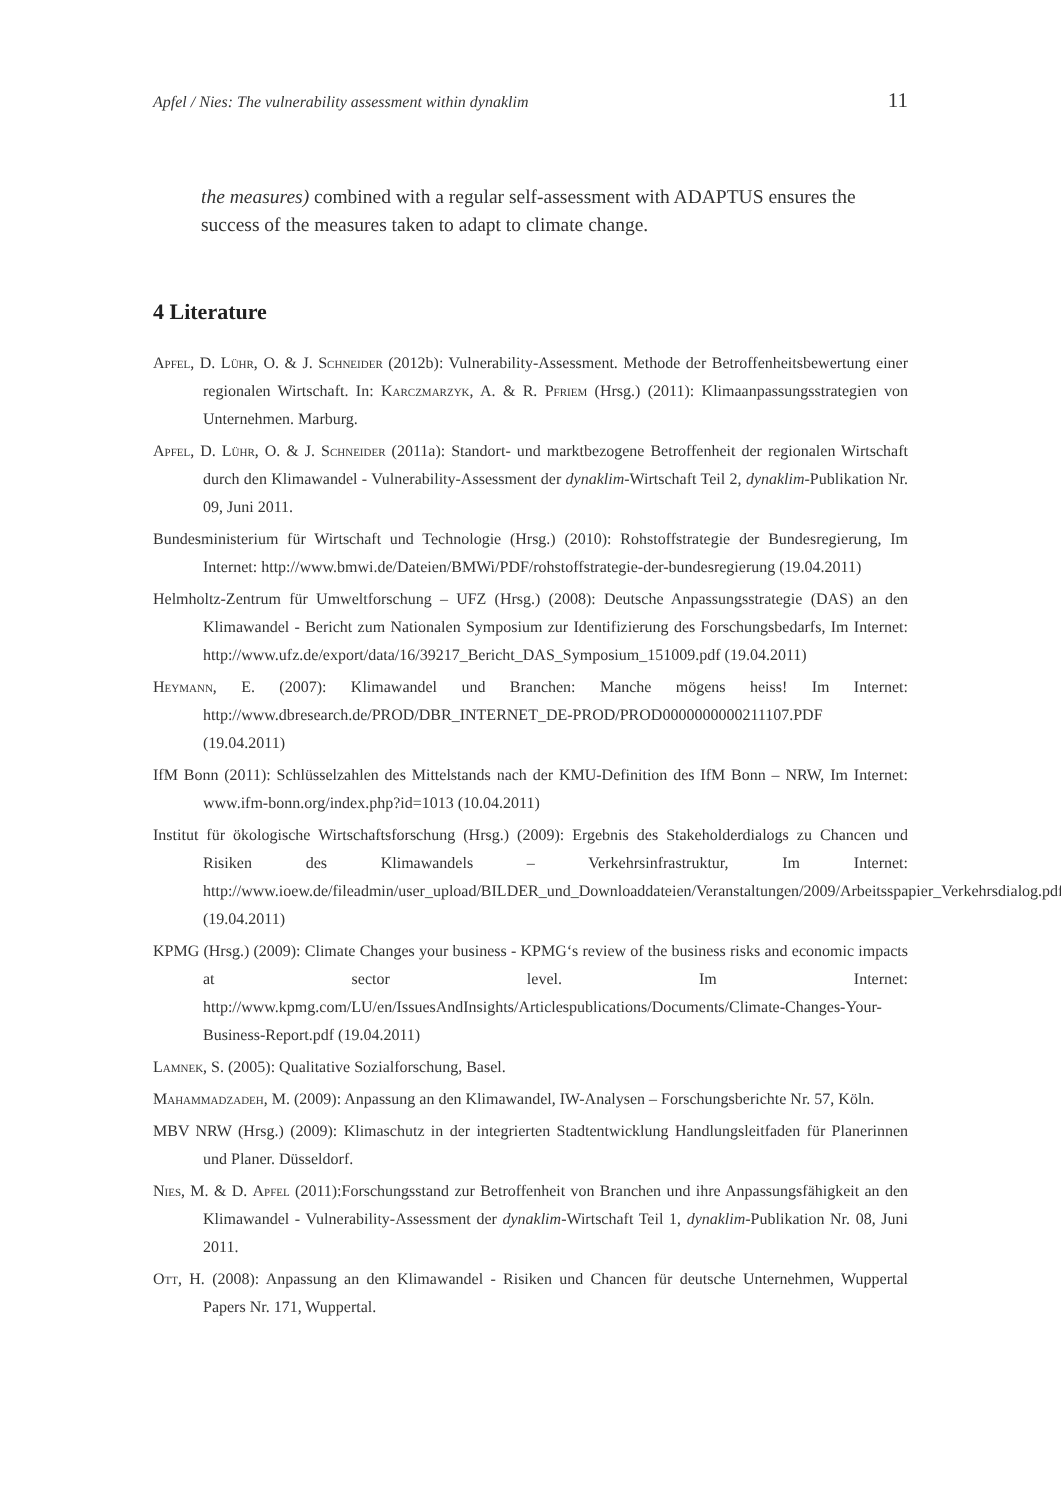Apfel / Nies: The vulnerability assessment within dynaklim 11
the measures) combined with a regular self-assessment with ADAPTUS ensures the success of the measures taken to adapt to climate change.
4 Literature
Apfel, D. Lühr, O. & J. Schneider (2012b): Vulnerability-Assessment. Methode der Betroffenheitsbewertung einer regionalen Wirtschaft. In: Karczmarzyk, A. & R. Pfriem (Hrsg.) (2011): Klimaanpassungsstrategien von Unternehmen. Marburg.
Apfel, D. Lühr, O. & J. Schneider (2011a): Standort- und marktbezogene Betroffenheit der regionalen Wirtschaft durch den Klimawandel - Vulnerability-Assessment der dynaklim-Wirtschaft Teil 2, dynaklim-Publikation Nr. 09, Juni 2011.
Bundesministerium für Wirtschaft und Technologie (Hrsg.) (2010): Rohstoffstrategie der Bundesregierung, Im Internet: http://www.bmwi.de/Dateien/BMWi/PDF/rohstoffstrategie-der-bundesregierung (19.04.2011)
Helmholtz-Zentrum für Umweltforschung – UFZ (Hrsg.) (2008): Deutsche Anpassungsstrategie (DAS) an den Klimawandel - Bericht zum Nationalen Symposium zur Identifizierung des Forschungsbedarfs, Im Internet: http://www.ufz.de/export/data/16/39217_Bericht_DAS_Symposium_151009.pdf (19.04.2011)
Heymann, E. (2007): Klimawandel und Branchen: Manche mögens heiss! Im Internet: http://www.dbresearch.de/PROD/DBR_INTERNET_DE-PROD/PROD0000000000211107.PDF (19.04.2011)
IfM Bonn (2011): Schlüsselzahlen des Mittelstands nach der KMU-Definition des IfM Bonn – NRW, Im Internet: www.ifm-bonn.org/index.php?id=1013 (10.04.2011)
Institut für ökologische Wirtschaftsforschung (Hrsg.) (2009): Ergebnis des Stakeholderdialogs zu Chancen und Risiken des Klimawandels – Verkehrsinfrastruktur, Im Internet: http://www.ioew.de/fileadmin/user_upload/BILDER_und_Downloaddateien/Veranstaltungen/2009/Arbeitsspapier_Verkehrsdialog.pdf (19.04.2011)
KPMG (Hrsg.) (2009): Climate Changes your business - KPMG‘s review of the business risks and economic impacts at sector level. Im Internet: http://www.kpmg.com/LU/en/IssuesAndInsights/Articlespublications/Documents/Climate-Changes-Your-Business-Report.pdf (19.04.2011)
Lamnek, S. (2005): Qualitative Sozialforschung, Basel.
Mahammadzadeh, M. (2009): Anpassung an den Klimawandel, IW-Analysen – Forschungsberichte Nr. 57, Köln.
MBV NRW (Hrsg.) (2009): Klimaschutz in der integrierten Stadtentwicklung Handlungsleitfaden für Planerinnen und Planer. Düsseldorf.
Nies, M. & D. Apfel (2011):Forschungsstand zur Betroffenheit von Branchen und ihre Anpassungsfähigkeit an den Klimawandel - Vulnerability-Assessment der dynaklim-Wirtschaft Teil 1, dynaklim-Publikation Nr. 08, Juni 2011.
Ott, H. (2008): Anpassung an den Klimawandel - Risiken und Chancen für deutsche Unternehmen, Wuppertal Papers Nr. 171, Wuppertal.